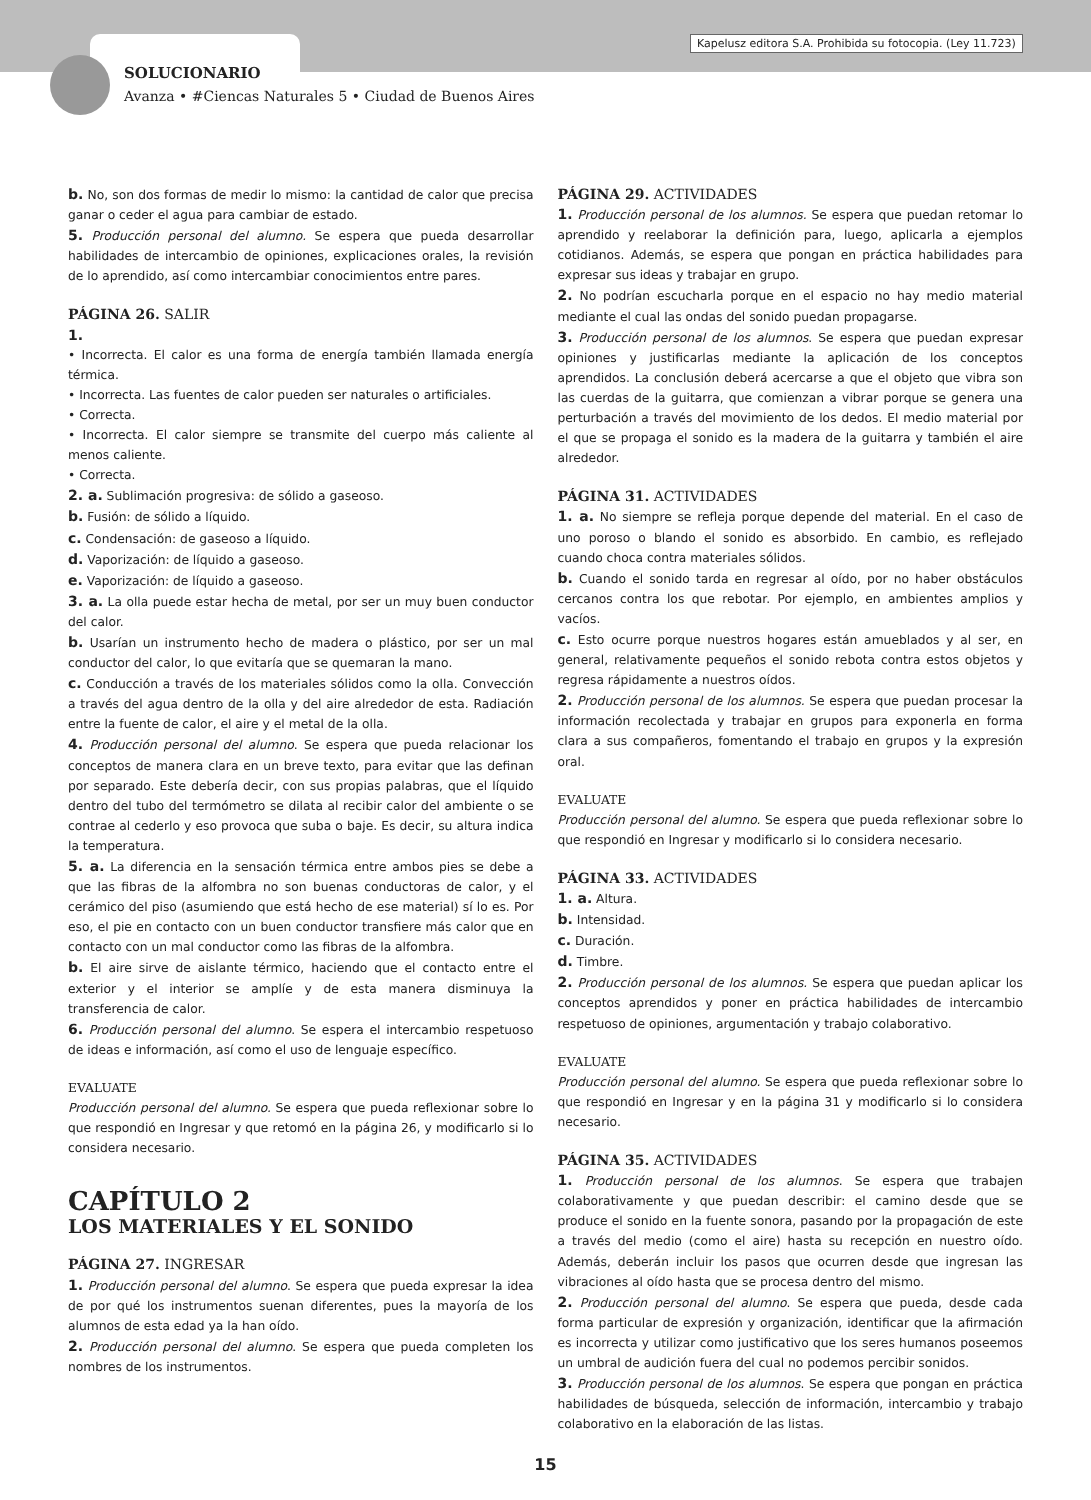Kapelusz editora S.A. Prohibida su fotocopia. (Ley 11.723)
SOLUCIONARIO
Avanza • #Ciencas Naturales 5 • Ciudad de Buenos Aires
b. No, son dos formas de medir lo mismo: la cantidad de calor que precisa ganar o ceder el agua para cambiar de estado.
5. Producción personal del alumno. Se espera que pueda desarrollar habilidades de intercambio de opiniones, explicaciones orales, la revisión de lo aprendido, así como intercambiar conocimientos entre pares.
PÁGINA 26. SALIR
1.
• Incorrecta. El calor es una forma de energía también llamada energía térmica.
• Incorrecta. Las fuentes de calor pueden ser naturales o artificiales.
• Correcta.
• Incorrecta. El calor siempre se transmite del cuerpo más caliente al menos caliente.
• Correcta.
2. a. Sublimación progresiva: de sólido a gaseoso.
b. Fusión: de sólido a líquido.
c. Condensación: de gaseoso a líquido.
d. Vaporización: de líquido a gaseoso.
e. Vaporización: de líquido a gaseoso.
3. a. La olla puede estar hecha de metal, por ser un muy buen conductor del calor.
b. Usarían un instrumento hecho de madera o plástico, por ser un mal conductor del calor, lo que evitaría que se quemaran la mano.
c. Conducción a través de los materiales sólidos como la olla. Convección a través del agua dentro de la olla y del aire alrededor de esta. Radiación entre la fuente de calor, el aire y el metal de la olla.
4. Producción personal del alumno. Se espera que pueda relacionar los conceptos de manera clara en un breve texto, para evitar que las definan por separado. Este debería decir, con sus propias palabras, que el líquido dentro del tubo del termómetro se dilata al recibir calor del ambiente o se contrae al cederlo y eso provoca que suba o baje. Es decir, su altura indica la temperatura.
5. a. La diferencia en la sensación térmica entre ambos pies se debe a que las fibras de la alfombra no son buenas conductoras de calor, y el cerámico del piso (asumiendo que está hecho de ese material) sí lo es. Por eso, el pie en contacto con un buen conductor transfiere más calor que en contacto con un mal conductor como las fibras de la alfombra.
b. El aire sirve de aislante térmico, haciendo que el contacto entre el exterior y el interior se amplíe y de esta manera disminuya la transferencia de calor.
6. Producción personal del alumno. Se espera el intercambio respetuoso de ideas e información, así como el uso de lenguaje específico.
EVALUATE
Producción personal del alumno. Se espera que pueda reflexionar sobre lo que respondió en Ingresar y que retomó en la página 26, y modificarlo si lo considera necesario.
CAPÍTULO 2
LOS MATERIALES Y EL SONIDO
PÁGINA 27. INGRESAR
1. Producción personal del alumno. Se espera que pueda expresar la idea de por qué los instrumentos suenan diferentes, pues la mayoría de los alumnos de esta edad ya la han oído.
2. Producción personal del alumno. Se espera que pueda completen los nombres de los instrumentos.
PÁGINA 29. ACTIVIDADES
1. Producción personal de los alumnos. Se espera que puedan retomar lo aprendido y reelaborar la definición para, luego, aplicarla a ejemplos cotidianos. Además, se espera que pongan en práctica habilidades para expresar sus ideas y trabajar en grupo.
2. No podrían escucharla porque en el espacio no hay medio material mediante el cual las ondas del sonido puedan propagarse.
3. Producción personal de los alumnos. Se espera que puedan expresar opiniones y justificarlas mediante la aplicación de los conceptos aprendidos. La conclusión deberá acercarse a que el objeto que vibra son las cuerdas de la guitarra, que comienzan a vibrar porque se genera una perturbación a través del movimiento de los dedos. El medio material por el que se propaga el sonido es la madera de la guitarra y también el aire alrededor.
PÁGINA 31. ACTIVIDADES
1. a. No siempre se refleja porque depende del material. En el caso de uno poroso o blando el sonido es absorbido. En cambio, es reflejado cuando choca contra materiales sólidos.
b. Cuando el sonido tarda en regresar al oído, por no haber obstáculos cercanos contra los que rebotar. Por ejemplo, en ambientes amplios y vacíos.
c. Esto ocurre porque nuestros hogares están amueblados y al ser, en general, relativamente pequeños el sonido rebota contra estos objetos y regresa rápidamente a nuestros oídos.
2. Producción personal de los alumnos. Se espera que puedan procesar la información recolectada y trabajar en grupos para exponerla en forma clara a sus compañeros, fomentando el trabajo en grupos y la expresión oral.
EVALUATE
Producción personal del alumno. Se espera que pueda reflexionar sobre lo que respondió en Ingresar y modificarlo si lo considera necesario.
PÁGINA 33. ACTIVIDADES
1. a. Altura.
b. Intensidad.
c. Duración.
d. Timbre.
2. Producción personal de los alumnos. Se espera que puedan aplicar los conceptos aprendidos y poner en práctica habilidades de intercambio respetuoso de opiniones, argumentación y trabajo colaborativo.
EVALUATE
Producción personal del alumno. Se espera que pueda reflexionar sobre lo que respondió en Ingresar y en la página 31 y modificarlo si lo considera necesario.
PÁGINA 35. ACTIVIDADES
1. Producción personal de los alumnos. Se espera que trabajen colaborativamente y que puedan describir: el camino desde que se produce el sonido en la fuente sonora, pasando por la propagación de este a través del medio (como el aire) hasta su recepción en nuestro oído. Además, deberán incluir los pasos que ocurren desde que ingresan las vibraciones al oído hasta que se procesa dentro del mismo.
2. Producción personal del alumno. Se espera que pueda, desde cada forma particular de expresión y organización, identificar que la afirmación es incorrecta y utilizar como justificativo que los seres humanos poseemos un umbral de audición fuera del cual no podemos percibir sonidos.
3. Producción personal de los alumnos. Se espera que pongan en práctica habilidades de búsqueda, selección de información, intercambio y trabajo colaborativo en la elaboración de las listas.
15